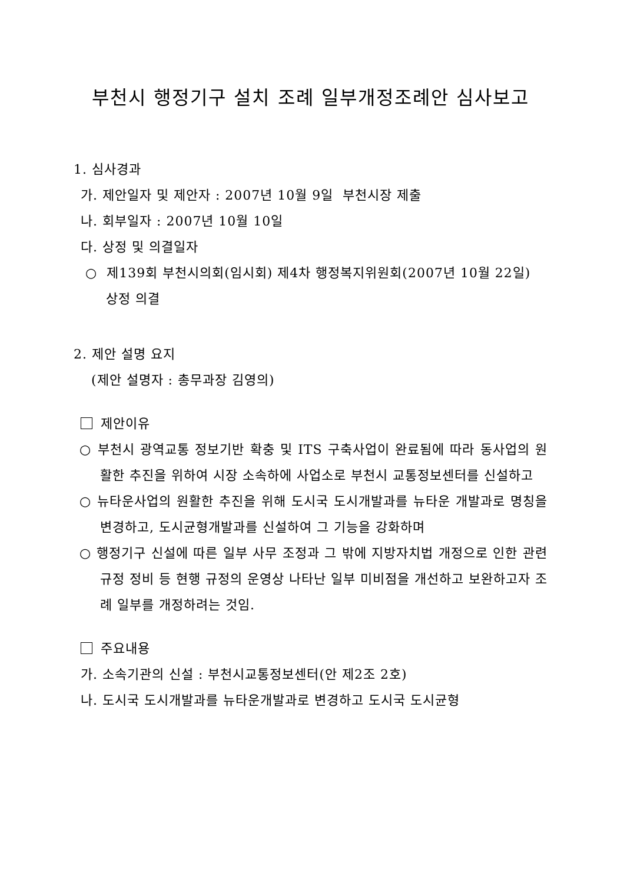부천시 행정기구 설치 조례 일부개정조례안 심사보고
1. 심사경과
가. 제안일자 및 제안자 : 2007년 10월 9일 부천시장 제출
나. 회부일자 : 2007년 10월 10일
다. 상정 및 의결일자
○ 제139회 부천시의회(임시회) 제4차 행정복지위원회(2007년 10월 22일) 상정 의결
2. 제안 설명 요지
(제안 설명자 : 총무과장 김영의)
제안이유
○ 부천시 광역교통 정보기반 확충 및 ITS 구축사업이 완료됨에 따라 동사업의 원활한 추진을 위하여 시장 소속하에 사업소로 부천시 교통정보센터를 신설하고
○ 뉴타운사업의 원활한 추진을 위해 도시국 도시개발과를 뉴타운 개발과로 명칭을 변경하고, 도시균형개발과를 신설하여 그 기능을 강화하며
○ 행정기구 신설에 따른 일부 사무 조정과 그 밖에 지방자치법 개정으로 인한 관련 규정 정비 등 현행 규정의 운영상 나타난 일부 미비점을 개선하고 보완하고자 조례 일부를 개정하려는 것임.
주요내용
가. 소속기관의 신설 : 부천시교통정보센터(안 제2조 2호)
나. 도시국 도시개발과를 뉴타운개발과로 변경하고 도시국 도시균형